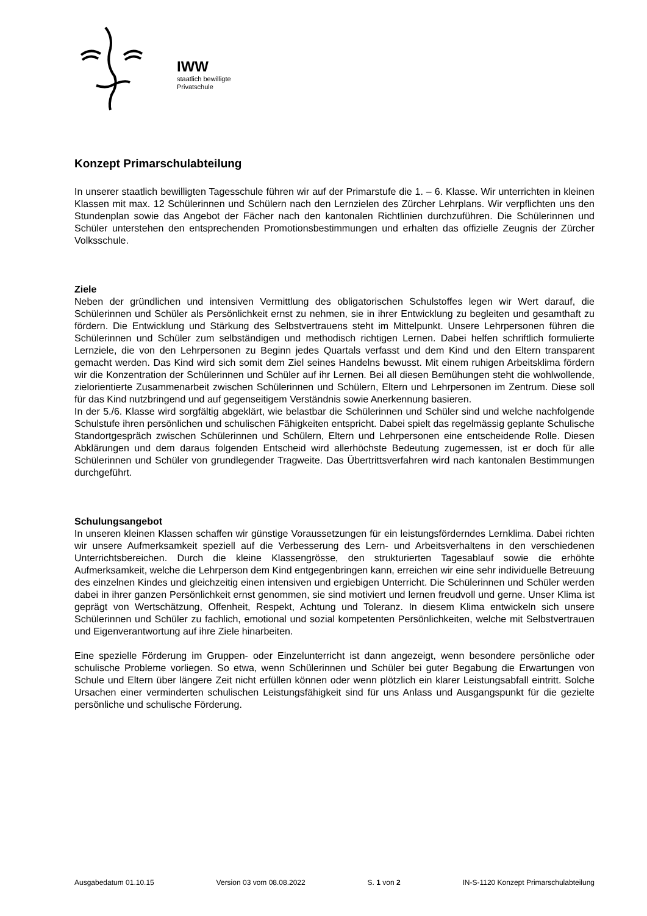IWW
staatlich bewilligte
Privatschule
Konzept Primarschulabteilung
In unserer staatlich bewilligten Tagesschule führen wir auf der Primarstufe die 1. – 6. Klasse. Wir unterrichten in kleinen Klassen mit max. 12 Schülerinnen und Schülern nach den Lernzielen des Zürcher Lehrplans. Wir verpflichten uns den Stundenplan sowie das Angebot der Fächer nach den kantonalen Richtlinien durchzuführen. Die Schülerinnen und Schüler unterstehen den entsprechenden Promotionsbestimmungen und erhalten das offizielle Zeugnis der Zürcher Volksschule.
Ziele
Neben der gründlichen und intensiven Vermittlung des obligatorischen Schulstoffes legen wir Wert darauf, die Schülerinnen und Schüler als Persönlichkeit ernst zu nehmen, sie in ihrer Entwicklung zu begleiten und gesamthaft zu fördern. Die Entwicklung und Stärkung des Selbstvertrauens steht im Mittelpunkt. Unsere Lehrpersonen führen die Schülerinnen und Schüler zum selbständigen und methodisch richtigen Lernen. Dabei helfen schriftlich formulierte Lernziele, die von den Lehrpersonen zu Beginn jedes Quartals verfasst und dem Kind und den Eltern transparent gemacht werden. Das Kind wird sich somit dem Ziel seines Handelns bewusst. Mit einem ruhigen Arbeitsklima fördern wir die Konzentration der Schülerinnen und Schüler auf ihr Lernen. Bei all diesen Bemühungen steht die wohlwollende, zielorientierte Zusammenarbeit zwischen Schülerinnen und Schülern, Eltern und Lehrpersonen im Zentrum. Diese soll für das Kind nutzbringend und auf gegenseitigem Verständnis sowie Anerkennung basieren.
In der 5./6. Klasse wird sorgfältig abgeklärt, wie belastbar die Schülerinnen und Schüler sind und welche nachfolgende Schulstufe ihren persönlichen und schulischen Fähigkeiten entspricht. Dabei spielt das regelmässig geplante Schulische Standortgespräch zwischen Schülerinnen und Schülern, Eltern und Lehrpersonen eine entscheidende Rolle. Diesen Abklärungen und dem daraus folgenden Entscheid wird allerhöchste Bedeutung zugemessen, ist er doch für alle Schülerinnen und Schüler von grundlegender Tragweite. Das Übertrittsverfahren wird nach kantonalen Bestimmungen durchgeführt.
Schulungsangebot
In unseren kleinen Klassen schaffen wir günstige Voraussetzungen für ein leistungsförderndes Lernklima. Dabei richten wir unsere Aufmerksamkeit speziell auf die Verbesserung des Lern- und Arbeitsverhaltens in den verschiedenen Unterrichtsbereichen. Durch die kleine Klassengrösse, den strukturierten Tagesablauf sowie die erhöhte Aufmerksamkeit, welche die Lehrperson dem Kind entgegenbringen kann, erreichen wir eine sehr individuelle Betreuung des einzelnen Kindes und gleichzeitig einen intensiven und ergiebigen Unterricht. Die Schülerinnen und Schüler werden dabei in ihrer ganzen Persönlichkeit ernst genommen, sie sind motiviert und lernen freudvoll und gerne. Unser Klima ist geprägt von Wertschätzung, Offenheit, Respekt, Achtung und Toleranz. In diesem Klima entwickeln sich unsere Schülerinnen und Schüler zu fachlich, emotional und sozial kompetenten Persönlichkeiten, welche mit Selbstvertrauen und Eigenverantwortung auf ihre Ziele hinarbeiten.
Eine spezielle Förderung im Gruppen- oder Einzelunterricht ist dann angezeigt, wenn besondere persönliche oder schulische Probleme vorliegen. So etwa, wenn Schülerinnen und Schüler bei guter Begabung die Erwartungen von Schule und Eltern über längere Zeit nicht erfüllen können oder wenn plötzlich ein klarer Leistungsabfall eintritt. Solche Ursachen einer verminderten schulischen Leistungsfähigkeit sind für uns Anlass und Ausgangspunkt für die gezielte persönliche und schulische Förderung.
Ausgabedatum 01.10.15 Version 03 vom 08.08.2022 S. 1 von 2 IN-S-1120 Konzept Primarschulabteilung